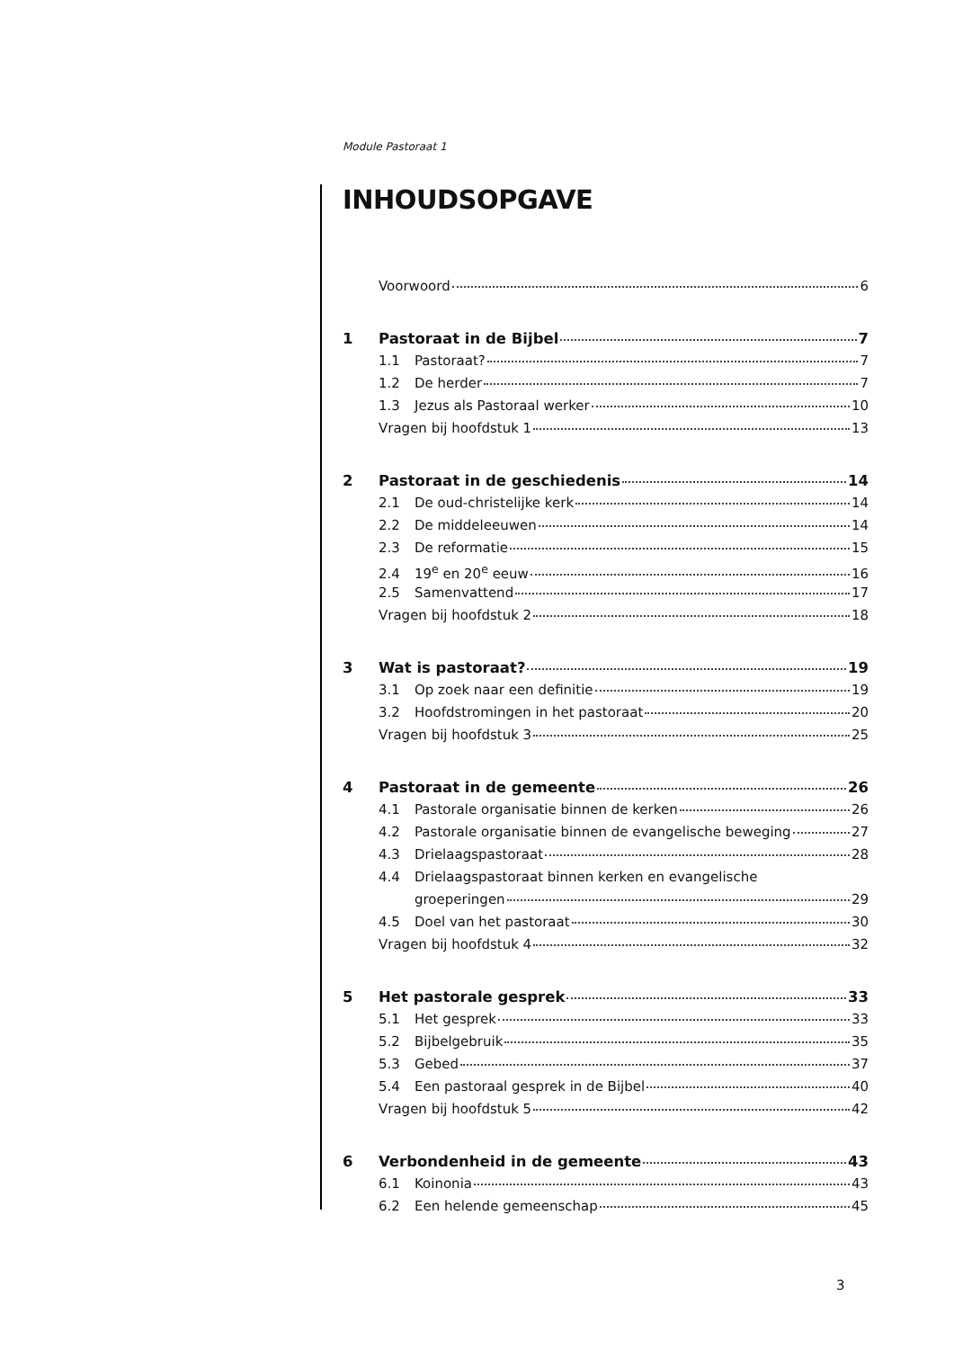Module Pastoraat 1
INHOUDSOPGAVE
Voorwoord 6
1 Pastoraat in de Bijbel 7
1.1 Pastoraat? 7
1.2 De herder 7
1.3 Jezus als Pastoraal werker 10
Vragen bij hoofdstuk 1 13
2 Pastoraat in de geschiedenis 14
2.1 De oud-christelijke kerk 14
2.2 De middeleeuwen 14
2.3 De reformatie 15
2.4 19<sup>e</sup> en 20<sup>e</sup> eeuw 16
2.5 Samenvattend 17
Vragen bij hoofdstuk 2 18
3 Wat is pastoraat? 19
3.1 Op zoek naar een definitie 19
3.2 Hoofdstromingen in het pastoraat 20
Vragen bij hoofdstuk 3 25
4 Pastoraat in de gemeente 26
4.1 Pastorale organisatie binnen de kerken 26
4.2 Pastorale organisatie binnen de evangelische beweging 27
4.3 Drielaagspastoraat 28
4.4 Drielaagspastoraat binnen kerken en evangelische
groeperingen 29
4.5 Doel van het pastoraat 30
Vragen bij hoofdstuk 4 32
5 Het pastorale gesprek 33
5.1 Het gesprek 33
5.2 Bijbelgebruik 35
5.3 Gebed 37
5.4 Een pastoraal gesprek in de Bijbel 40
Vragen bij hoofdstuk 5 42
6 Verbondenheid in de gemeente 43
6.1 Koinonia 43
6.2 Een helende gemeenschap 45
3